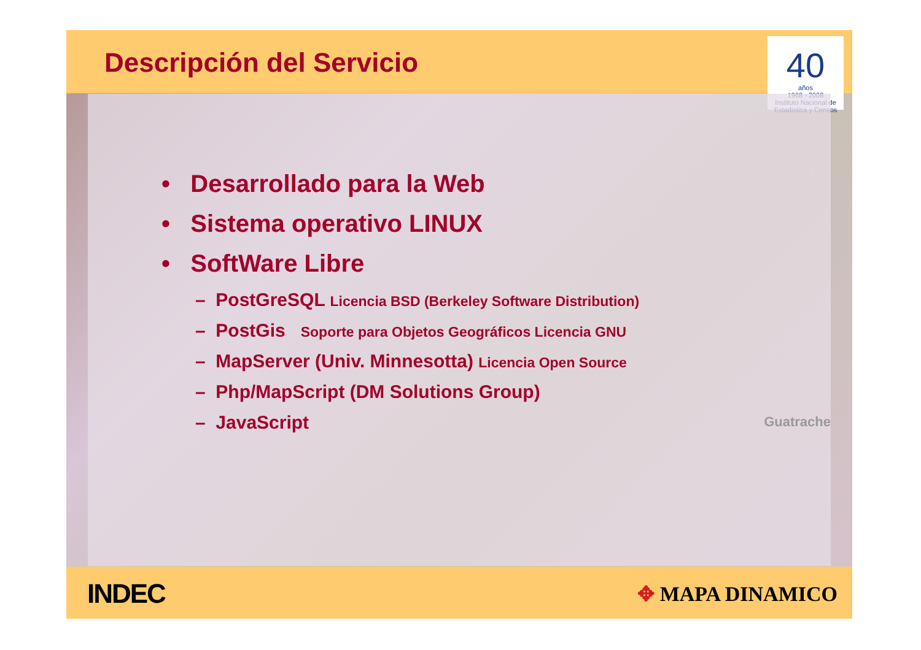Descripción del Servicio
40
años
1968 - 2008
Instituto Nacional de Estadística y Censos
• Desarrollado para la Web
• Sistema operativo LINUX
• SoftWare Libre
– PostGreSQL Licencia BSD (Berkeley Software Distribution)
– PostGis Soporte para Objetos Geográficos Licencia GNU
– MapServer (Univ. Minnesotta) Licencia Open Source
– Php/MapScript (DM Solutions Group)
– JavaScript
Guatrache
INDEC
✥ MAPA DINAMICO